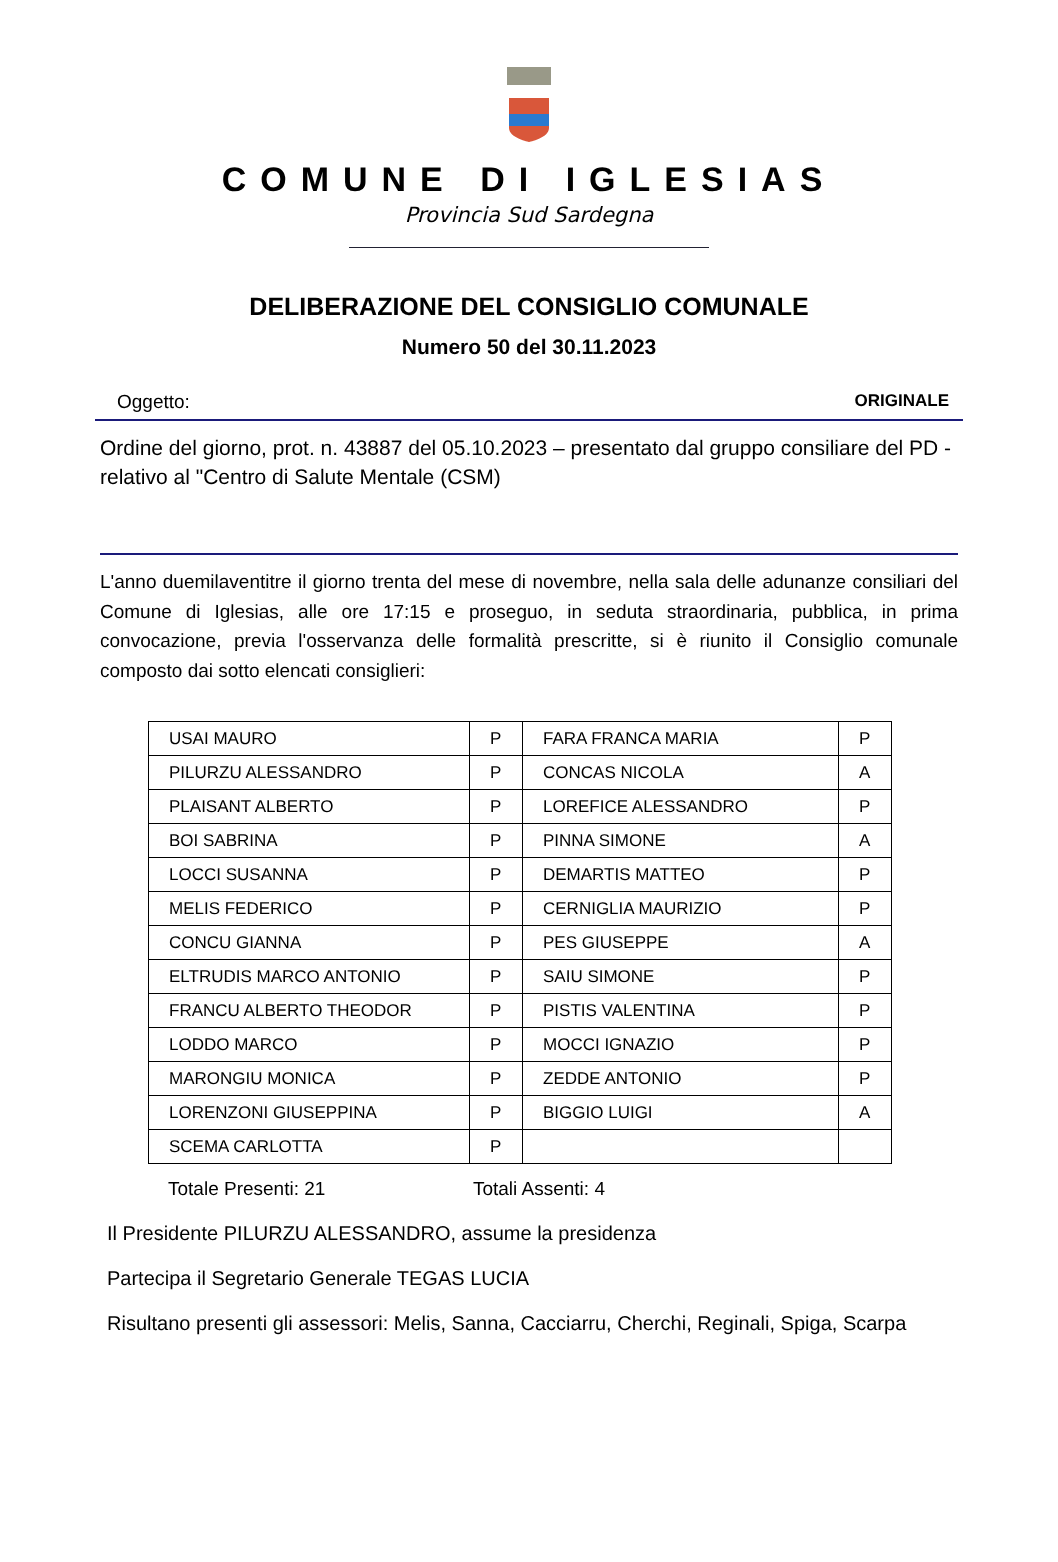COMUNE DI IGLESIAS
Provincia Sud Sardegna
DELIBERAZIONE DEL CONSIGLIO COMUNALE
Numero 50 del 30.11.2023
Oggetto: ORIGINALE
Ordine del giorno, prot. n. 43887 del 05.10.2023 – presentato dal gruppo consiliare del PD - relativo al "Centro di Salute Mentale (CSM)
L'anno duemilaventitre il giorno trenta del mese di novembre, nella sala delle adunanze consiliari del Comune di Iglesias, alle ore 17:15 e proseguo, in seduta straordinaria, pubblica, in prima convocazione, previa l'osservanza delle formalità prescritte, si è riunito il Consiglio comunale composto dai sotto elencati consiglieri:
| USAI MAURO | P | FARA FRANCA MARIA | P |
| PILURZU ALESSANDRO | P | CONCAS NICOLA | A |
| PLAISANT ALBERTO | P | LOREFICE ALESSANDRO | P |
| BOI SABRINA | P | PINNA SIMONE | A |
| LOCCI SUSANNA | P | DEMARTIS MATTEO | P |
| MELIS FEDERICO | P | CERNIGLIA MAURIZIO | P |
| CONCU GIANNA | P | PES GIUSEPPE | A |
| ELTRUDIS MARCO ANTONIO | P | SAIU SIMONE | P |
| FRANCU ALBERTO THEODOR | P | PISTIS VALENTINA | P |
| LODDO MARCO | P | MOCCI IGNAZIO | P |
| MARONGIU MONICA | P | ZEDDE ANTONIO | P |
| LORENZONI GIUSEPPINA | P | BIGGIO LUIGI | A |
| SCEMA CARLOTTA | P | | |
Totale Presenti: 21 Totali Assenti: 4
Il Presidente PILURZU ALESSANDRO, assume la presidenza
Partecipa il Segretario Generale TEGAS LUCIA
Risultano presenti gli assessori: Melis, Sanna, Cacciarru, Cherchi, Reginali, Spiga, Scarpa